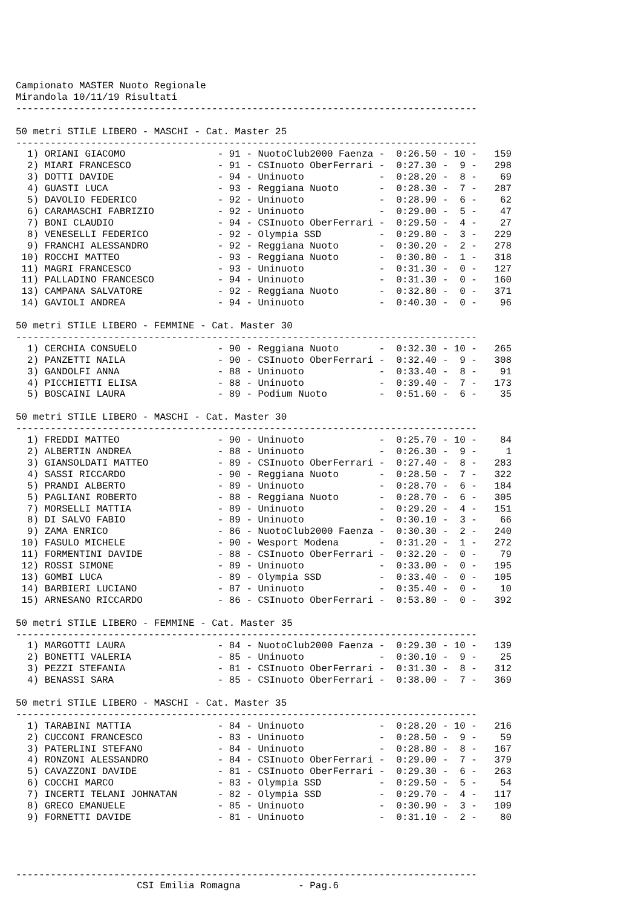Campionato MASTER Nuoto Regionale
Mirandola 10/11/19 Risultati
--------------------------------------------------------------------------------

50 metri STILE LIBERO - MASCHI - Cat. Master 25
--------------------------------------------------------------------------------
  1) ORIANI GIACOMO                - 91 - NuotoClub2000 Faenza -  0:26.50 - 10 -   159
  2) MIARI FRANCESCO               - 91 - CSInuoto OberFerrari -  0:27.30 -  9 -   298
  3) DOTTI DAVIDE                  - 94 - Uninuoto             -  0:28.20 -  8 -    69
  4) GUASTI LUCA                   - 93 - Reggiana Nuoto       -  0:28.30 -  7 -   287
  5) DAVOLIO FEDERICO              - 92 - Uninuoto             -  0:28.90 -  6 -    62
  6) CARAMASCHI FABRIZIO           - 92 - Uninuoto             -  0:29.00 -  5 -    47
  7) BONI CLAUDIO                  - 94 - CSInuoto OberFerrari -  0:29.50 -  4 -    27
  8) VENESELLI FEDERICO            - 92 - Olympia SSD          -  0:29.80 -  3 -   229
  9) FRANCHI ALESSANDRO            - 92 - Reggiana Nuoto       -  0:30.20 -  2 -   278
 10) ROCCHI MATTEO                 - 93 - Reggiana Nuoto       -  0:30.80 -  1 -   318
 11) MAGRI FRANCESCO               - 93 - Uninuoto             -  0:31.30 -  0 -   127
 11) PALLADINO FRANCESCO           - 94 - Uninuoto             -  0:31.30 -  0 -   160
 13) CAMPANA SALVATORE             - 92 - Reggiana Nuoto       -  0:32.80 -  0 -   371
 14) GAVIOLI ANDREA                - 94 - Uninuoto             -  0:40.30 -  0 -    96

50 metri STILE LIBERO - FEMMINE - Cat. Master 30
--------------------------------------------------------------------------------
  1) CERCHIA CONSUELO              - 90 - Reggiana Nuoto       -  0:32.30 - 10 -   265
  2) PANZETTI NAILA                - 90 - CSInuoto OberFerrari -  0:32.40 -  9 -   308
  3) GANDOLFI ANNA                 - 88 - Uninuoto             -  0:33.40 -  8 -    91
  4) PICCHIETTI ELISA              - 88 - Uninuoto             -  0:39.40 -  7 -   173
  5) BOSCAINI LAURA                - 89 - Podium Nuoto         -  0:51.60 -  6 -    35

50 metri STILE LIBERO - MASCHI - Cat. Master 30
--------------------------------------------------------------------------------
  1) FREDDI MATTEO                 - 90 - Uninuoto             -  0:25.70 - 10 -    84
  2) ALBERTIN ANDREA               - 88 - Uninuoto             -  0:26.30 -  9 -     1
  3) GIANSOLDATI MATTEO            - 89 - CSInuoto OberFerrari -  0:27.40 -  8 -   283
  4) SASSI RICCARDO                - 90 - Reggiana Nuoto       -  0:28.50 -  7 -   322
  5) PRANDI ALBERTO                - 89 - Uninuoto             -  0:28.70 -  6 -   184
  5) PAGLIANI ROBERTO              - 88 - Reggiana Nuoto       -  0:28.70 -  6 -   305
  7) MORSELLI MATTIA               - 89 - Uninuoto             -  0:29.20 -  4 -   151
  8) DI SALVO FABIO                - 89 - Uninuoto             -  0:30.10 -  3 -    66
  9) ZAMA ENRICO                   - 86 - NuotoClub2000 Faenza -  0:30.30 -  2 -   240
 10) FASULO MICHELE                - 90 - Wesport Modena       -  0:31.20 -  1 -   272
 11) FORMENTINI DAVIDE             - 88 - CSInuoto OberFerrari -  0:32.20 -  0 -    79
 12) ROSSI SIMONE                  - 89 - Uninuoto             -  0:33.00 -  0 -   195
 13) GOMBI LUCA                    - 89 - Olympia SSD          -  0:33.40 -  0 -   105
 14) BARBIERI LUCIANO              - 87 - Uninuoto             -  0:35.40 -  0 -    10
 15) ARNESANO RICCARDO             - 86 - CSInuoto OberFerrari -  0:53.80 -  0 -   392

50 metri STILE LIBERO - FEMMINE - Cat. Master 35
--------------------------------------------------------------------------------
  1) MARGOTTI LAURA                - 84 - NuotoClub2000 Faenza -  0:29.30 - 10 -   139
  2) BONETTI VALERIA               - 85 - Uninuoto             -  0:30.10 -  9 -    25
  3) PEZZI STEFANIA                - 81 - CSInuoto OberFerrari -  0:31.30 -  8 -   312
  4) BENASSI SARA                  - 85 - CSInuoto OberFerrari -  0:38.00 -  7 -   369

50 metri STILE LIBERO - MASCHI - Cat. Master 35
--------------------------------------------------------------------------------
  1) TARABINI MATTIA               - 84 - Uninuoto             -  0:28.20 - 10 -   216
  2) CUCCONI FRANCESCO             - 83 - Uninuoto             -  0:28.50 -  9 -    59
  3) PATERLINI STEFANO             - 84 - Uninuoto             -  0:28.80 -  8 -   167
  4) RONZONI ALESSANDRO            - 84 - CSInuoto OberFerrari -  0:29.00 -  7 -   379
  5) CAVAZZONI DAVIDE              - 81 - CSInuoto OberFerrari -  0:29.30 -  6 -   263
  6) COCCHI MARCO                  - 83 - Olympia SSD          -  0:29.50 -  5 -    54
  7) INCERTI TELANI JOHNATAN       - 82 - Olympia SSD          -  0:29.70 -  4 -   117
  8) GRECO EMANUELE                - 85 - Uninuoto             -  0:30.90 -  3 -   109
  9) FORNETTI DAVIDE               - 81 - Uninuoto             -  0:31.10 -  2 -    80




--------------------------------------------------------------------------------
                     CSI Emilia Romagna          - Pag.6